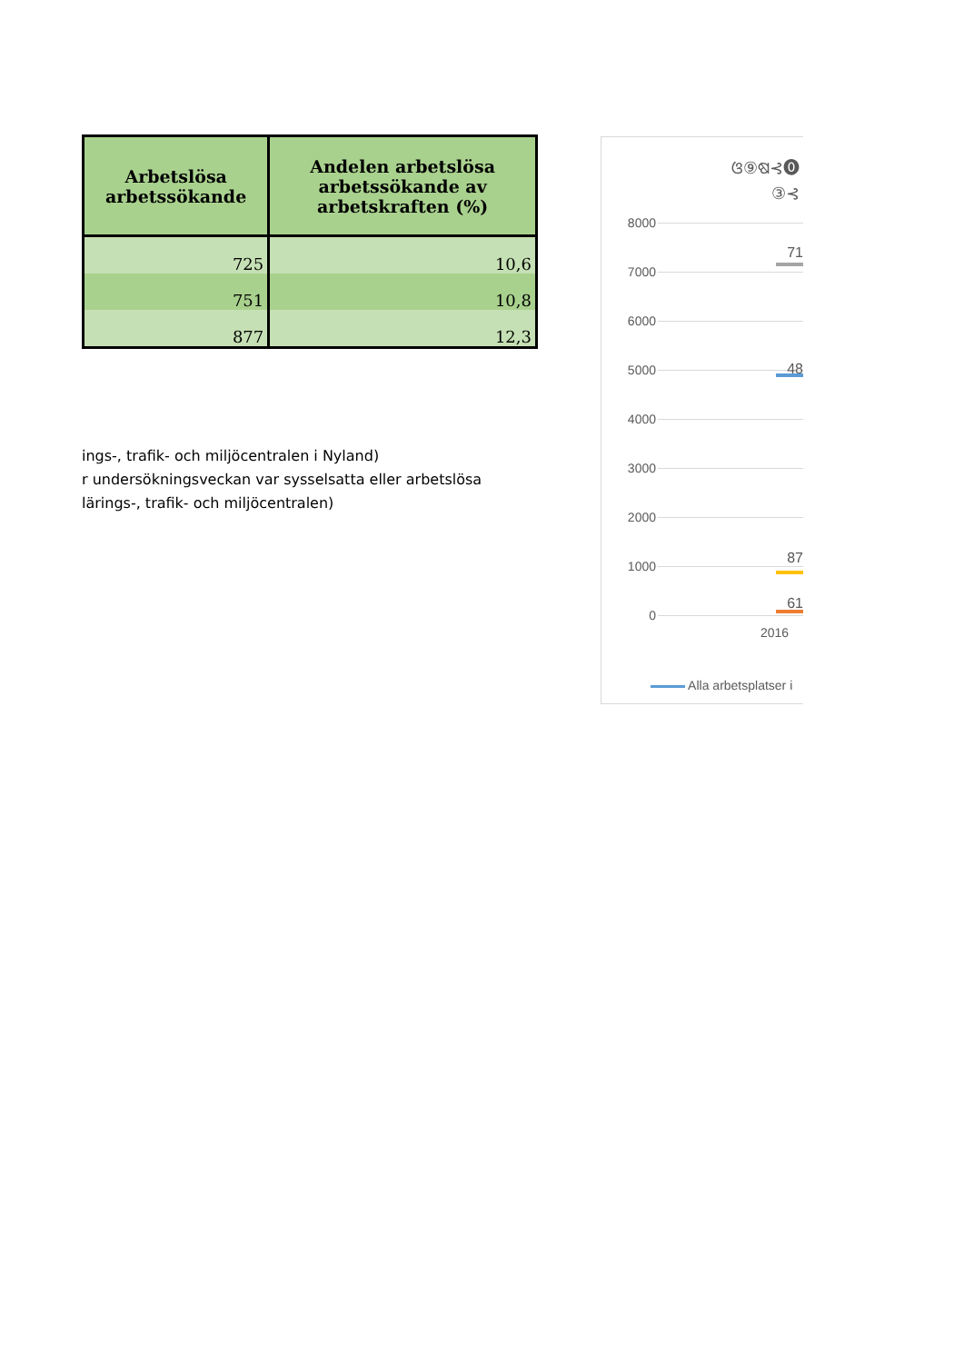| Arbetslösa arbetssökande | Andelen arbetslösa arbetssökande av arbetskraften (%) |
| --- | --- |
| 725 | 10,6 |
| 751 | 10,8 |
| 877 | 12,3 |
ings-, trafik- och miljöcentralen i Nyland)
r undersökningsveckan var sysselsatta eller arbetslösa
lärings-, trafik- och miljöcentralen)
ଓ⑨ଷ⊰⓿
③⊰
8000
7000
6000
5000
4000
3000
2000
1000
0
71
48
87
61
2016
Alla arbetsplatser i